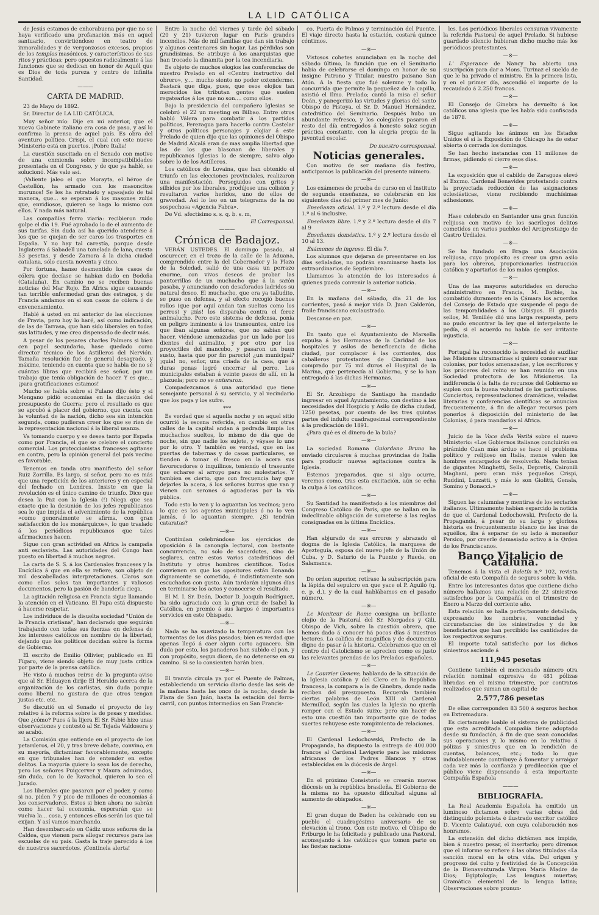LA LID CATÓLICA
de Jesús estamos de enhorabuena por que no se haya verificado una profanación más en aquel santuario, convirtiéndose en teatro de inmoralidades y de vergonzosos excesos, propios de los templos masónicos, y característicos de sus ritos y prácticas; pero opuestos radicalmente á las funciones que se dedican en honor de Aquél que es Dios de toda pureza y centro de infinita Santidad.
———
CARTA DE MADRID.
23 de Mayo de 1892.
Sr. Director de LA LID CATÓLICA.
Muy señor mío: Dije en mi anterior, que el nuevo Gabinete italiano era cosa de paso, y así lo confirma la prensa de aquel país. Es obra del aventuro político. Crispi, el cual con este nuevo Ministerio está en puertos. ¡Pobre Italia!
La cuestión suscitada en el Senado con motivo de una enmienda sobre incompatibilidades presentada en el Congreso, y de que ya hablé, se solucionó. Más vale así.
¡Valiente jaleo el que Morayta, el héroe de Castellón, ha armado con los masoncitos morunos! Se les ha retratado y agasajado de tal manera, que... se esperan á los masones zulús que, envidiosos, quieren se haga lo mismo con ellos. Y nada más natural.
Las compañías ferro viaria: recibieron rudo golpe el día 19. Fué aprobado lo de el aumento de sus tarifas. Sin duda así ha querido atenderse á los que se quejan de ser caros los trasportes en España. Y no hay tal carestía, porque desde Inglaterra á Sabadell una tonelada de lana, cuesta 53 pesetas, y desde Zamora á la dicha ciudad catalana, sólo cuesta noventa y cinco.
Por fortuna, hanse desmentido los casos de cólera que decíase se habían dado en Bodoña (Cataluña). En cambio no se reciben buenas noticias del Mar Rojo. En Africa sigue causando tan terrible enfermedad gran des estragos, y de Francia andamos en si son casos de cólera ó de envenenamiento.
Hablé á usted en mi anterior de las elecciones de Pravia, pero hoy lo haré, así como indicación, de las de Tarrasa, que han sido liberales en todas sus latitudes, y me creo dispensado de decir más.
A pesar de los pesares charles Palmers si bien cen papel secundario, hase quedado como director técnico de los Astilleros del Nervión. Tamaña resolución fué de general desagrado, y máxime, teniendo en cuenta que se habla de no sé cuántas libras que recibirá ese señor, por un trabajo que tenía obligación de hacer. Y es que... ¡para gratificaciones estamos!
Mucho se habla sobre si Fulano dijo ésto y si Mengano pidió economías en la discusión del presupuesto de Guerra; pero el resultado es que se aprobó á placer del gobierno, que cuenta con la voluntad de la nación, dicho sea sin intención segunda, como pudieran creer los que se ríen de la representación nacional á la liberal usanza.
Va tomando cuerpo y se desea tanto por España como por Francia, el que se celebre el concierto comercial. Los proteccionistas franceses agítanse en contra, pero la opinión general del país vecino es favorable.
Tenemos en tanda otro manifiesto del señor Ruiz Zorrilla. Es largo, sí señor, pero no es más que una repetición de los anteriores y en especial del fechado en Londres. Insiste en que la revolución es el único camino de triunfo. Dice que desea la Paz con la Iglesia (!) Niega que sea exacto que la desunión de los jefes republicanos sea lo que impida el advenimiento de la república «como generalmente se afirma, con gran satisfacción de los monárquicos», lo que traslado á los periódicos republicanos que tales afirmaciones hacen.
Sigue con gran actividad en Africa la campaña anti esclavista. Las autoridades del Congo han puesto en libertad á muchos negros.
La carta de S. S. á los Cardenales franceses y la Encíclica á que en ella se refiere, son objeto de mil descabelladas interpretaciones. Claros son como ellos solos tan importantes y valiosos documentos, pero la pasión de bandería ciega.
La agitación religiosa en Francia sigue llamando la atención en el Vaticano. El Papa está dispuesto á hacerse respetar.
Los individuos de la disuelta sociedad "Unión de la Francia cristiana", han declarado que seguirán trabajando con todas sus fuerzas en defensa de los intereses católicos en nombre de la libertad, dejando que los políticos decidan sobre la forma de Gobierno.
El escrito de Emilio Ollivier, publicado en El Fígaro, viene siendo objeto de muy justa crítica por parte de la prensa católica.
He visto á muchos reirse de la pregunta-aviso que al Sr. Elduayen dirije El Heraldo acerca de la organización de los carlistas, sin duda porque como liberal no gustara de que otros tengan justas etc. etc.
Se discutió en el Senado el proyecto de ley relativo á la reforma sobre la de pesas y medidas. Que ¿cómo? Pues á la lijera El Sr. Fabié hizo unas observaciones y contestó al Sr. Tejada Valdosera y se acabó.
La Comisión que entiende en el proyecto de los petarderos, el 20, y tras breve debate, convino, en su mayoría, dictaminar favorablemente, excepto en que tribunales han de entender en estos delitos. La mayoría quiere lo sean los de derecho, pero los señores Puigcerver y Maura admirados, sin duda, con lo de Ravachol, quieren lo sea el Jurado.
Los liberales que pasaron por el poder, y como si no, piden 7 y pico de millones de economías á los conservadores. Estos si bien ahora no sabrán como hacer tal economía, esperarán que se vuelva la... cosa, y entonces ellos serán los que tal exijan. Y así vamos marchando.
Han desembarcado en Cádiz unos señores de la Caldea, que vienen para allegar recursos para las escuelas de su país. Gasta la traje parecido á los de nuestros sacerdotes. ¡Centinela alerta!
Entre la noche del viernes y tarde del sábado (20 y 21) tuvieron lugar en París grandes incendios. Más de mil familias que dan sin trabajo y algunos centenares sin hogar. Las pérdidas son grandísimas. Se atribuye á los anarquistas que han trocado la dinamita por la tea incendiaria.
Es objeto de muchos elogios las conferencias de nuestro Prelado en el «Centro instructivo del obrero», y.... mucho siento no poder extenderme. Bastará que diga, pues, que esos elojios tan merecidos los tributan gentes que suelen regatearlos á los que no son.... como ellos.
Bajo la presidencia del compañero Iglesias se celebró el 22 un meeting en Bilbao. Entre otros habló Válera para combatir á los partidos políticos, Perezagua para hacerlo contra Castelar y otros políticos personajes y elojiar á este Prelado de quien dijo que las opiniones del Obispo de Madrid Alcalá eran de mas amplia libertad que las de los que blasonan de liberales y republicanos Iglesias lo de siempre, salvo algo sobre lo de los Astilleros.
Los católicos de Lovaina, que han obtenido el triunfo en las elecciones provinciales, realizaron una manifestación. Perseguidos con gritos y silbidos por los liberales, prodújose una colisión y resultaron varios heridos, uno de ellos de gravedad. Así lo leo en un telegrama de la no sospechosa «Agencia Fabra».
De Vd. afectísimo s. s. q. b. s. m,
El Corresponsal.
———
Crónica de Badajoz.
VERÁN USTEDES. El domingo pasado, al oscurecer, en el trozo de la calle de la Aduana, comprendido entre la del Gobernador y la Plaza de la Soledad, salió de una casa un perrazo enorme, con vivos deseos de probar las pantorrillas de un muchacho que á la sazón pasaba, y anunciando con desaforados ladridos su natural deseo. El muchacho, que era ya talludito, se puso en defensa, y al efecto recogió buenos rollos (que por aquí andan tan sueltos como los perros) y ¡zás! los disparaba contra el feroz animalucho. Pero este sistema de defensa, ponía en peligro inminente á los transeuntes, entre los que iban algunas señoras, que no sabían qué hacer, viéndose amenazadas por un lado por los dientes del animalito, y por otro por los proyectiles del mancebo, y pasaron un buen susto, hasta que por fin pareció! ¿un municipal? ¡quia! no, señor, una criada de la casa, que á duras penas logró encerrar al perro. Los municipales estaban á veinte pasos de allí, en la plazuela; pero no se enteraron.
Compadezcamos á una autoridad que tiene semejante personal á su servicio, y al vecindario que los paga y los sufre.
***
Es verdad que si aquella noche y en aquel sitio ocurrió la escena referida, en cambio en otras calles de la capital andan á pedrada limpia los muchachos sueltos, lo mismo de día que de noche, sin que nadie los sujete, y váyase lo uno por lo otro. Y también es verdad, que en las puertas de tabernas y de casas particulares, se tienden á tomar el fresco en la acera sus favorecedores ó inquilinos, teniendo el traseunte que echarse al arroyo para no molestarlos. Y tambien es cierto, que con frecuencia hay que dejarles la acera, á los señores burros que van y vienen con serones ó aguaderas por la vía pública.
Todo esto lo ven y lo aguantan los vecinos; pero lo que es los agentes municipales ó no lo ven jamás, ó lo aguantan siempre. ¿Si tendrán cataratas?
—※—
Continúan celebrándose los ejercicios de oposición á la canongía lectoral, con bastante concurrencia, no solo de sacerdotes, sino de seglares, entre estos varios catedráticos del Instituto y otros hombres científicos. Todos convienen en que los opositores están llenando dignamente se cometido, é indistintamente son escuchados con gusto. Aún tardarán algunos días en terminarse los actos y conocerse el resultado.
El M. I. Sr. Deán, Doctor D. Joaquín Rodríguez, ha sido agraciado con la gran cruz de Isabel la Católica, en premio á sus largos é importantes servicios en este Obispado.
—※—
Nada se ha suavizado la temperatura con las tormentas de los días pasados; bien es verdad que apenas llegó á caer algun corto aguacero. Sin duda por esto, los panaderos han subido el pan, y con propósito, segun dicen, de no detenerse en su camino. Si se lo consienten harán bien.
—※—
El tranvía circula ya por el Puente de Palmas, estableciendo un servicio diario desde las seis de la mañana hasta las once de la noche, desde la Plaza de San Juán, hasta la estación del ferro-carril, con puntos intermedios en San Francis-
co, Puerta de Palmas y terminación del Puente. El viaje directo hasta la estación, costará quince céntimos.
—※—
Vistosos cohetes anunciaban en la noche del sábado último, la función que en el Seminario había de celebrarse el domingo en honor de su insigne Patrono y Titular, nuestro paisano San Atón. A la fiesta que fué solemne y todo lo concurrida que permite la pequeñez de la capilla, asistió el Ilmo. Prelado; cantó la misa el señor Deán, y panegerizó las virtudes y glorias del santo Obispo de Pistoya, el Sr. D. Manuel Hernández, catedrático del Seminario. Después hubo un abundante refresco, y los colegiales pasaron el resto del día entregados á honesto solaz segun práctica constante, con la alegría propia de la juventud escolar.
De nuestro corresponsal.
Noticias generales.
Con motivo de ser mañana día festivo, anticipamos la publicación del presente número.
—※—
Los exámenes de prueba de curso en el Instituto de segunda enseñanza, se celebrarán en los siguientes días del primer mes de Junio:
Enseñanza oficial. 1.º y 2.º lectura desde el día 1.º al 6 inclusive.
Enseñanza libre. 1.º y 2.º lectura desde el día 7 al 9
Enseñanza doméstica. 1.º y 2.º lectura desde el 10 al 13.
Exámenes de ingreso. El día 7.
Los alumnos que dejaran de presentarse en los días señalados, no podrán examinarse hasta los extraordinarios de Septiembre.
Llamamos la atención de los interesados á quienes pueda convenir la anterior noticia.
—※—
En la mañana del sábado, día 21 de los corrientes, pasó á mejor vida D. Juan Calderón, fraile franciscano exclaustrado.
Descanse en paz.
—※—
En tanto que el Ayuntamiento de Marsella expulsa á las Hermanas de la Caridad de los hospitales y asilos de beneficencia de dicha ciudad, por complacer á las corrientes, dos caballeros protestantes de Cincinnati han comprado por 75 mil duros el Hospital de la Marina, que pertenecía al Gobierno, y se lo han entregado á las dichas Hermanas.
—※—
El Sr. Arzobispo de Santiago ha mandado ingresar en aquel Ayuntamiento, con destino á las necesidades del Hospicio y Asilo de dicha ciudad, 1250 pesetas, por cuenta de las tres quintas partes del indulto cuadragesimal correspondiente á la predicación de 1891.
¿Para qué es el dinero de la bula?
—※—
La sociedad Romana Guiordano Bruno ha enviado circulares á muchas provincias de Italia para producir nuevas agitaciones contra la Iglesia.
Estemos preparados, que si algo ocurre, veremos como, tras esta excitación, aún se echa la culpa á los católicos.
—※—
Su Santidad ha manifestado á los miembros del Congreso Católico de París, que se hallan en la indeclinable obligación de someterse á las reglas consignadas en la última Encíclica.
—※—
Han abjurado de sus errores y abrazado el dogma de la Iglesia Católica, la marquesa de Apezteguía, esposa del nuevo jefe de la Unión de Cuba, y D. Saturio de la Puente y Rueda, en Salamanca.
—※—
De orden superior, retírase la subscripción para la lápida del sepulcro en que yace el P. Aguiló (q. e. p. d.), y de la cual hablábamos en el pasado número.
—※—
Le Moniteur de Rome consigna un brillante elojio de la Pastoral del Sr. Morgades y Gili, Obispo de Vich, sobre la cuestión obrera, que hemos dado á conocer há pocos días á nuestros lectores. La califica de magnífica y de documento digno de pasar á la historia. Celebramos que en el centro del Catolicismo se aprecien como es justo las relevantes prendas de los Prelados españoles.
—※—
Le Courrier Geneve, hablando de la situación de la Iglesia católica y del Clero en la República francesa, la compara a la de Ginebra, donde nada reciben del presupuesto. Recuerda también ciertas palabras de León XIII al Cardenal Mermillod, según las cuales la Iglesia no quería romper con el Estado suizo; pero sin hacer de esto una cuestión tan importante que de todas suertes rehuyese este rompimiento de relaciones.
—※—
El Cardenal Ledochowski, Prefecto de la Propaganda, ha dispuesto la entrega de 400.000 francos al Cardenal Lavigerie para las misiones africanas de los Padres Blancos y otras establecidas en la diócesis de Argel.
—※—
En el próximo Consistorio se crearán nuevas diócesis en la república brasileña. El Gobierno de la misma no ha opuesto dificultad alguna al aumento de obispados.
—※—
El gran duque de Baden ha celebrado con su pueblo el cuadragésimo aniversario de su elevación al trono. Con este motivo, el Obispo de Friburgo le ha felicitado y publicado una Pastoral, aconsejando á los católicos que tomen parte en las fiestas naciona-
les. Los periódicos liberales censuran vivamente la referida Pastoral de aquel Prelado. Si hubiese guardado silencio hubieran dicho mucho más los periódicos protestantes.
—※—
L' Esperance de Nancy ha abierto una suscripción para dar a Mons. Turinaz el sueldo de que le ha privado el ministro. En la primera lista, y en el primer día, ascendió el importe de lo recaudado á 2.250 francos.
—※—
El Consejo de Ginebra ha devuelto á los católicos una iglesia que les había sido confiscada de 1878.
—※—
Sigue agitando los ánimos en los Estados Unidos el si la Exposición de Chicago ha de estar abierta ó cerrada los domingos.
Se han hecho instancias con 11 millones de firmas, pidiendo el cierre esos días.
—※—
La exposición que el cabildo de Zaragoza elevó al Excmo. Cardenal Benavides protestando contra la proyectada reducción de las asignaciones eclesiásticas, viene recibiendo muchísimas adhesiones.
—※—
Hase celebrado en Santander una gran función relijiosa con motivo de los sacrílegos delitos cometidos en varios pueblos del Arciprestazgo de Castro Urdiales.
—※—
Se ha fundado en Braga una Asociación relijiosa, cuyo propósito es crear un gran asilo para los obreros, proporcionarles instrucción católica y apartarlos de los malos ejemplos.
—※—
Una de las mayores autoridades en derecho administrativo en Francia, M. Batbie, ha combatido duramente en la Cámara los acuerdos del Consejo de Estado que suspende el pago de las temporalidades á los Obispos. El guarda sellos, M. Tenillée dió una larga respuesta, pero no pudo encontrar la ley que el interpelante le pedía, si el acuerdo no había de ser irritante injusticia.
—※—
Portugal ha reconocido la necesidad de auxiliar las Misiones ultramarinas si quiere conservar sus colonias, por todos amenazadas, y los escritores y los próceres del reino se han reunido en una Sociedad protectora de los Misioneros. La indiferencia ó la falta de recursos del Gobierno se suplen con la buena voluntad de los particulares. Conciertos, representaciones dramáticas, veladas literarias y conferencias científicas se anuncian frecuentemente, á fin de allegar recursos para ponerlos á disposición del ministerio de las Colonias, ó para mandarlos al Africa.
—※—
Juicio de la Voce della Verità sobre el nuevo Ministerio: «Los Gobiernos italianos concluirán en pirámide Cuan más árduo se hace el problema político y relijioso en Italia, menos valen los hombres encargados de resolverlo. Nada tenían de gigantes Minghetti, Sella, Depretis, Caironili Maghani, pero eran más pequeños Crispi, Ruddini, Luzzatti, y más lo son Giolitti, Genala, Somino y Bonacci.»
—※—
Siguen las calumnias y mentiras de los sectarios italianos. Ultimamente habían esparcido la noticia de que el Cardenal Ledochowski, Prefecto de la Propaganda, á pesar de su larga y gloriosa historia es frecuentemente blanco de las iras de aquéllos, iba á separar de su lado á monseñor Persico, por creerle demasiado activo á la Orden de los Franciscanos.
Banco Vitalicio de Cataluña.
Tenemos á la vista el Boletín n.º 102, revista oficial de esta Compañía de seguros sobre la vida.
Entre los interesantes datos que contiene dicho número hallamos una relación de 22 siniestros satisfechos por la Compañía en el trimestre de Enero a Marzo del corriente año.
Esta relación se halla perfectamente detallada, expresando los nombres, vencindad y circunstancias de los siniestrados y de los beneficiarios que han percibido las cantidades de los respectivos seguros.
El importe total satisfecho por los dichos siniestros asciende á
111,945 pesetas
Contiene también el mencionado número otra relación nominal expresiva de 481 pólizas libradas en el mismo trimestre, por contratos realizados que suman un capital de
2.577,786 pesetas
De ellas corresponden 83 500 á seguros hechos en Extremadura.
Es ciertamente loable el sistema de publicidad que esta acreditada Compañía tiene adoptado desde su fundación, á fin de que sean conocidas sus operaciones y, lo mismo en lo relativo á pólizas y siniestros que en la rendición de cuentas, balances, etc.; todo lo que indudablemente contribuye á fomentar y arraigar cada vez más la confianza y predilección que el público viene dispensando á esta importante Compañía Española
———
BIBLIOGRAFÍA.
La Real Academia Española ha emitido un luminoso dictamon sobre varias obras del distinguido polemista é ilustrado escritor católico D. Vicente Calatayud, con cuya colaboración nos honramos.
La extensión del dicho dictámen nos impide, bien á nuestro pesar, el insertarlo; pero diremos que el informe se refiere á las obras tituladas «La sanción moral en la otra vida. Del origen y progreso del culto y festividad de la Concepción de la Bienaventurada Virgen María Madre de Dios; Egiptología; Las lenguas muertas; Gramática elemental de la lengua latina; Observaciones sobre pronun-